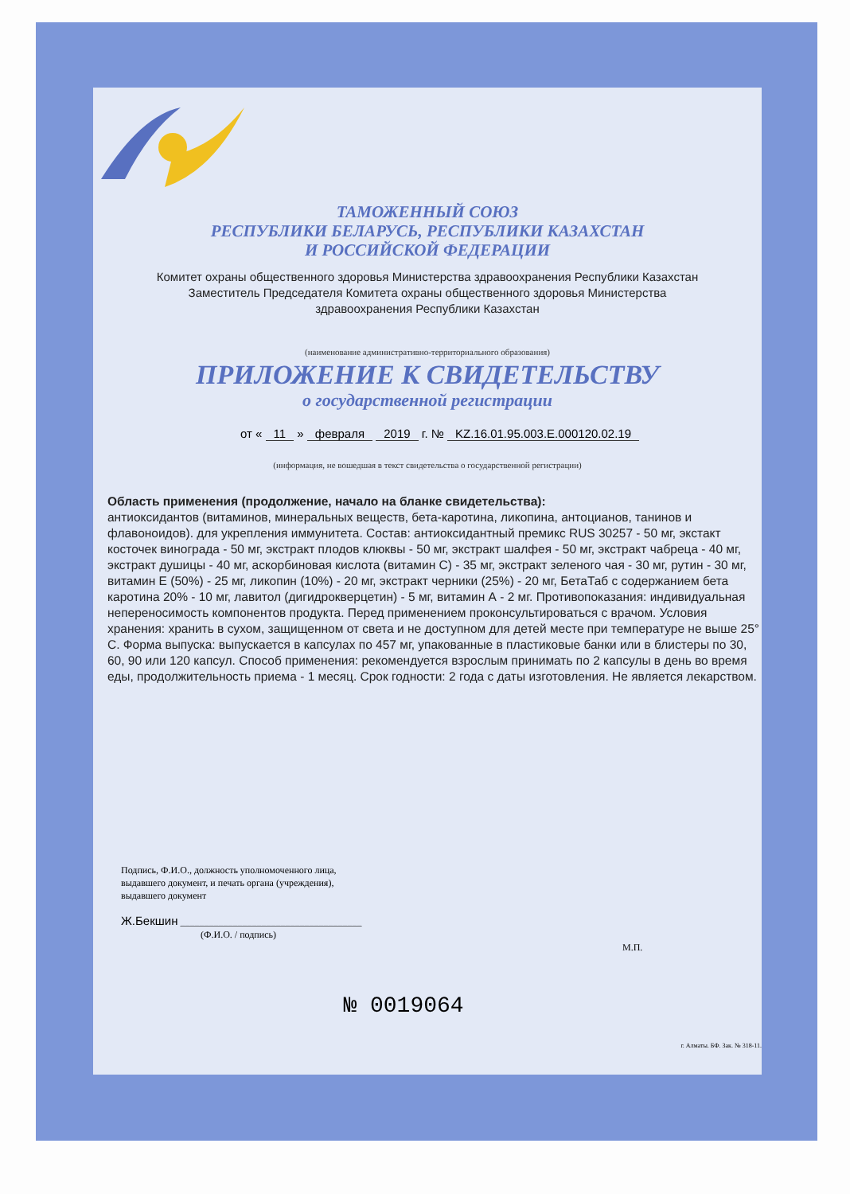ТАМОЖЕННЫЙ СОЮЗ
РЕСПУБЛИКИ БЕЛАРУСЬ, РЕСПУБЛИКИ КАЗАХСТАН
И РОССИЙСКОЙ ФЕДЕРАЦИИ
Комитет охраны общественного здоровья Министерства здравоохранения Республики Казахстан
Заместитель Председателя Комитета охраны общественного здоровья Министерства
здравоохранения Республики Казахстан
(наименование административно-территориального образования)
ПРИЛОЖЕНИЕ К СВИДЕТЕЛЬСТВУ
о государственной регистрации
от « 11 » февраля 2019 г. № KZ.16.01.95.003.E.000120.02.19
(информация, не вошедшая в текст свидетельства о государственной регистрации)
Область применения (продолжение, начало на бланке свидетельства):
антиоксидантов (витаминов, минеральных веществ, бета-каротина, ликопина, антоцианов, танинов и флавоноидов). для укрепления иммунитета. Состав: антиоксидантный премикс RUS 30257 - 50 мг, экстакт косточек винограда - 50 мг, экстракт плодов клюквы - 50 мг, экстракт шалфея - 50 мг, экстракт чабреца - 40 мг, экстракт душицы - 40 мг, аскорбиновая кислота (витамин С) - 35 мг, экстракт зеленого чая - 30 мг, рутин - 30 мг, витамин Е (50%) - 25 мг, ликопин (10%) - 20 мг, экстракт черники (25%) - 20 мг, БетаТаб с содержанием бета каротина 20% - 10 мг, лавитол (дигидрокверцетин) - 5 мг, витамин А - 2 мг. Противопоказания: индивидуальная непереносимость компонентов продукта. Перед применением проконсультироваться с врачом. Условия хранения: хранить в сухом, защищенном от света и не доступном для детей месте при температуре не выше 25° С. Форма выпуска: выпускается в капсулах по 457 мг, упакованные в пластиковые банки или в блистеры по 30, 60, 90 или 120 капсул. Способ применения: рекомендуется взрослым принимать по 2 капсулы в день во время еды, продолжительность приема - 1 месяц. Срок годности: 2 года с даты изготовления. Не является лекарством.
Подпись, Ф.И.О., должность уполномоченного лица,
выдавшего документ, и печать органа (учреждения),
выдавшего документ
Ж.Бекшин ______________________________________
(Ф.И.О. / подпись)
М.П.
№ 0019064
г. Алматы. БФ. Зак. № 318-11.